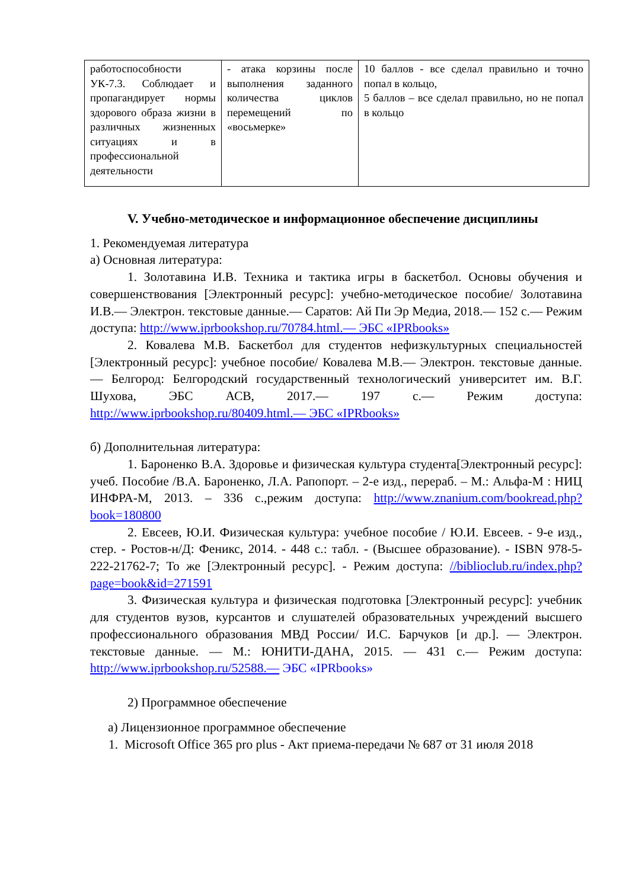| работоспособности УК-7.3. Соблюдает и пропагандирует нормы здорового образа жизни в различных жизненных ситуациях и в профессиональной деятельности | - атака корзины после выполнения заданного количества циклов перемещений по «восьмерке» | 10 баллов - все сделал правильно и точно попал в кольцо, 5 баллов – все сделал правильно, но не попал в кольцо |
V. Учебно-методическое и информационное обеспечение дисциплины
1. Рекомендуемая литература
а) Основная литература:
1. Золотавина И.В. Техника и тактика игры в баскетбол. Основы обучения и совершенствования [Электронный ресурс]: учебно-методическое пособие/ Золотавина И.В.— Электрон. текстовые данные.— Саратов: Ай Пи Эр Медиа, 2018.— 152 с.— Режим доступа: http://www.iprbookshop.ru/70784.html.— ЭБС «IPRbooks»
2. Ковалева М.В. Баскетбол для студентов нефизкультурных специальностей [Электронный ресурс]: учебное пособие/ Ковалева М.В.— Электрон. текстовые данные.— Белгород: Белгородский государственный технологический университет им. В.Г. Шухова, ЭБС АСВ, 2017.— 197 с.— Режим доступа: http://www.iprbookshop.ru/80409.html.— ЭБС «IPRbooks»
б) Дополнительная литература:
1. Бароненко В.А. Здоровье и физическая культура студента[Электронный ресурс]: учеб. Пособие /В.А. Бароненко, Л.А. Рапопорт. – 2-е изд., перераб. – М.: Альфа-М : НИЦ ИНФРА-М, 2013. – 336 с.,режим доступа: http://www.znanium.com/bookread.php?book=180800
2. Евсеев, Ю.И. Физическая культура: учебное пособие / Ю.И. Евсеев. - 9-е изд., стер. - Ростов-н/Д: Феникс, 2014. - 448 с.: табл. - (Высшее образование). - ISBN 978-5-222-21762-7; То же [Электронный ресурс]. - Режим доступа: //biblioclub.ru/index.php?page=book&id=271591
3. Физическая культура и физическая подготовка [Электронный ресурс]: учебник для студентов вузов, курсантов и слушателей образовательных учреждений высшего профессионального образования МВД России/ И.С. Барчуков [и др.]. — Электрон. текстовые данные. — М.: ЮНИТИ-ДАНА, 2015. — 431 с.— Режим доступа: http://www.iprbookshop.ru/52588.— ЭБС «IPRbooks»
2) Программное обеспечение
а) Лицензионное программное обеспечение
1. Microsoft Office 365 pro plus - Акт приема-передачи № 687 от 31 июля 2018